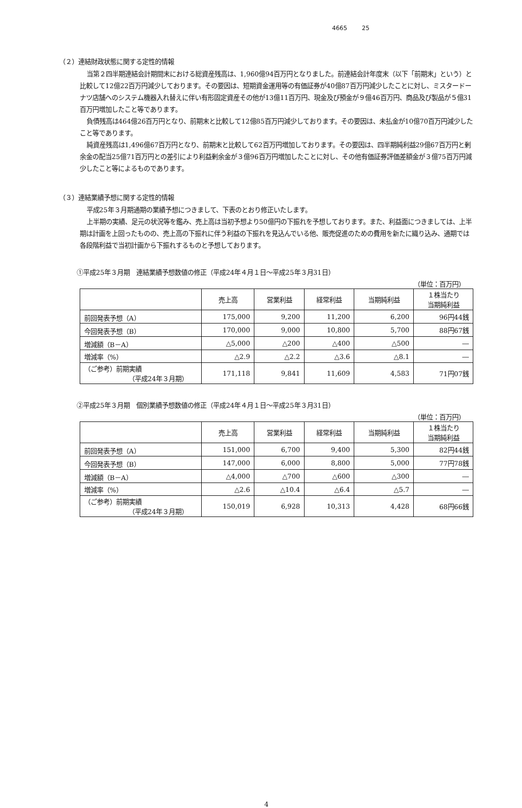4665 25
（２）連結財政状態に関する定性的情報
当第２四半期連結会計期間末における総資産残高は、1,960億94百万円となりました。前連結会計年度末（以下「前期末」という）と比較して12億22百万円減少しております。その要因は、短期資金運用等の有価証券が40億87百万円減少したことに対し、ミスタードーナツ店舗へのシステム機器入れ替えに伴い有形固定資産その他が13億11百万円、現金及び預金が９億46百万円、商品及び製品が５億31百万円増加したこと等であります。
負債残高は464億26百万円となり、前期末と比較して12億85百万円減少しております。その要因は、未払金が10億70百万円減少したこと等であります。
純資産残高は1,496億67百万円となり、前期末と比較して62百万円増加しております。その要因は、四半期純利益29億67百万円と剰余金の配当25億71百万円との差引により利益剰余金が３億96百万円増加したことに対し、その他有価証券評価差額金が３億75百万円減少したこと等によるものであります。
（３）連結業績予想に関する定性的情報
平成25年３月期通期の業績予想につきまして、下表のとおり修正いたします。
上半期の実績、足元の状況等を鑑み、売上高は当初予想より50億円の下振れを予想しております。また、利益面につきましては、上半期は計画を上回ったものの、売上高の下振れに伴う利益の下振れを見込んでいる他、販売促進のための費用を新たに織り込み、通期では各段階利益で当初計画から下振れするものと予想しております。
①平成25年３月期　連結業績予想数値の修正（平成24年４月１日～平成25年３月31日）
（単位：百万円）
| | 売上高 | 営業利益 | 経常利益 | 当期純利益 | １株当たり 当期純利益 |
| --- | --- | --- | --- | --- | --- |
| 前回発表予想（A） | 175,000 | 9,200 | 11,200 | 6,200 | 96円44銭 |
| 今回発表予想（B） | 170,000 | 9,000 | 10,800 | 5,700 | 88円67銭 |
| 増減額（B－A） | △5,000 | △200 | △400 | △500 | ― |
| 増減率（%） | △2.9 | △2.2 | △3.6 | △8.1 | ― |
| （ご参考）前期実績 （平成24年３月期） | 171,118 | 9,841 | 11,609 | 4,583 | 71円07銭 |
②平成25年３月期　個別業績予想数値の修正（平成24年４月１日～平成25年３月31日）
（単位：百万円）
| | 売上高 | 営業利益 | 経常利益 | 当期純利益 | １株当たり 当期純利益 |
| --- | --- | --- | --- | --- | --- |
| 前回発表予想（A） | 151,000 | 6,700 | 9,400 | 5,300 | 82円44銭 |
| 今回発表予想（B） | 147,000 | 6,000 | 8,800 | 5,000 | 77円78銭 |
| 増減額（B－A） | △4,000 | △700 | △600 | △300 | ― |
| 増減率（%） | △2.6 | △10.4 | △6.4 | △5.7 | ― |
| （ご参考）前期実績 （平成24年３月期） | 150,019 | 6,928 | 10,313 | 4,428 | 68円66銭 |
4